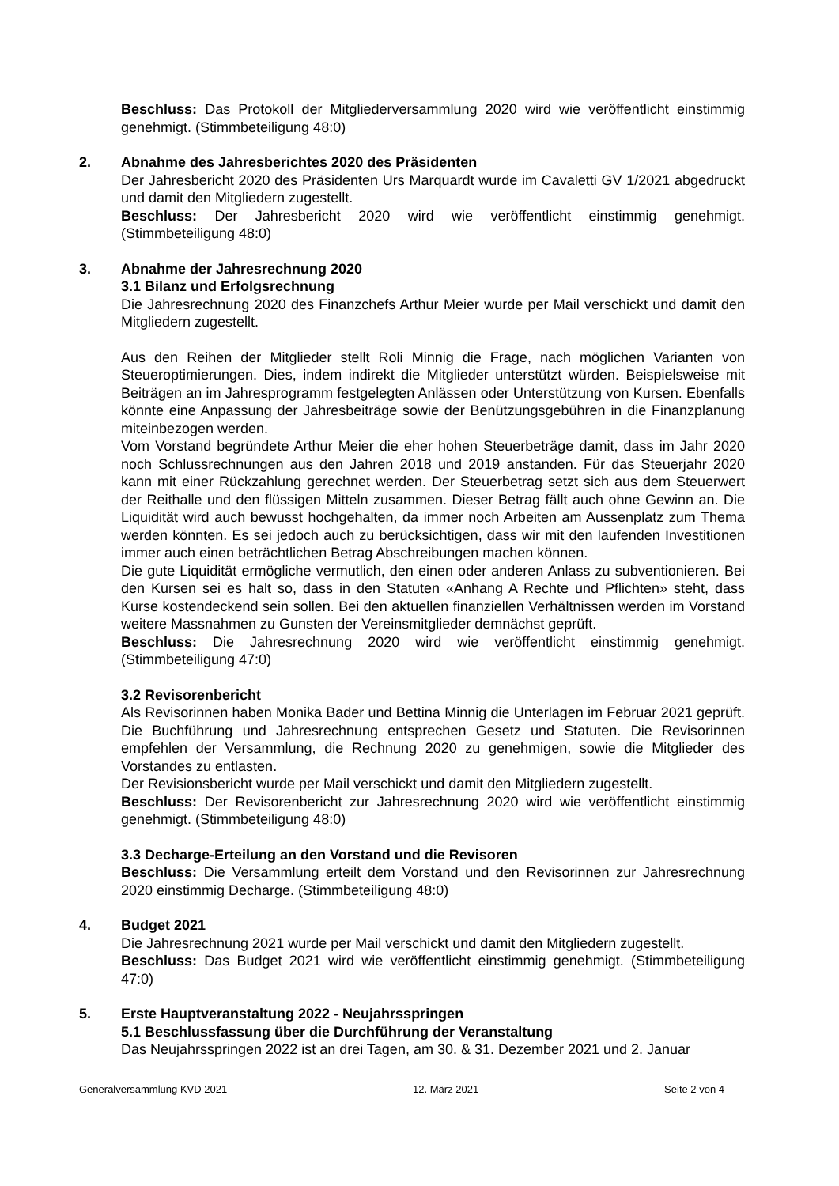Beschluss: Das Protokoll der Mitgliederversammlung 2020 wird wie veröffentlicht einstimmig genehmigt. (Stimmbeteiligung 48:0)
2. Abnahme des Jahresberichtes 2020 des Präsidenten
Der Jahresbericht 2020 des Präsidenten Urs Marquardt wurde im Cavaletti GV 1/2021 abgedruckt und damit den Mitgliedern zugestellt.
Beschluss: Der Jahresbericht 2020 wird wie veröffentlicht einstimmig genehmigt. (Stimmbeteiligung 48:0)
3. Abnahme der Jahresrechnung 2020
3.1 Bilanz und Erfolgsrechnung
Die Jahresrechnung 2020 des Finanzchefs Arthur Meier wurde per Mail verschickt und damit den Mitgliedern zugestellt.
Aus den Reihen der Mitglieder stellt Roli Minnig die Frage, nach möglichen Varianten von Steueroptimierungen. Dies, indem indirekt die Mitglieder unterstützt würden. Beispielsweise mit Beiträgen an im Jahresprogramm festgelegten Anlässen oder Unterstützung von Kursen. Ebenfalls könnte eine Anpassung der Jahresbeiträge sowie der Benützungsgebühren in die Finanzplanung miteinbezogen werden.
Vom Vorstand begründete Arthur Meier die eher hohen Steuerbeträge damit, dass im Jahr 2020 noch Schlussrechnungen aus den Jahren 2018 und 2019 anstanden. Für das Steuerjahr 2020 kann mit einer Rückzahlung gerechnet werden. Der Steuerbetrag setzt sich aus dem Steuerwert der Reithalle und den flüssigen Mitteln zusammen. Dieser Betrag fällt auch ohne Gewinn an. Die Liquidität wird auch bewusst hochgehalten, da immer noch Arbeiten am Aussenplatz zum Thema werden könnten. Es sei jedoch auch zu berücksichtigen, dass wir mit den laufenden Investitionen immer auch einen beträchtlichen Betrag Abschreibungen machen können.
Die gute Liquidität ermögliche vermutlich, den einen oder anderen Anlass zu subventionieren. Bei den Kursen sei es halt so, dass in den Statuten «Anhang A Rechte und Pflichten» steht, dass Kurse kostendeckend sein sollen. Bei den aktuellen finanziellen Verhältnissen werden im Vorstand weitere Massnahmen zu Gunsten der Vereinsmitglieder demnächst geprüft.
Beschluss: Die Jahresrechnung 2020 wird wie veröffentlicht einstimmig genehmigt. (Stimmbeteiligung 47:0)
3.2 Revisorenbericht
Als Revisorinnen haben Monika Bader und Bettina Minnig die Unterlagen im Februar 2021 geprüft. Die Buchführung und Jahresrechnung entsprechen Gesetz und Statuten. Die Revisorinnen empfehlen der Versammlung, die Rechnung 2020 zu genehmigen, sowie die Mitglieder des Vorstandes zu entlasten.
Der Revisionsbericht wurde per Mail verschickt und damit den Mitgliedern zugestellt.
Beschluss: Der Revisorenbericht zur Jahresrechnung 2020 wird wie veröffentlicht einstimmig genehmigt. (Stimmbeteiligung 48:0)
3.3 Decharge-Erteilung an den Vorstand und die Revisoren
Beschluss: Die Versammlung erteilt dem Vorstand und den Revisorinnen zur Jahresrechnung 2020 einstimmig Decharge. (Stimmbeteiligung 48:0)
4. Budget 2021
Die Jahresrechnung 2021 wurde per Mail verschickt und damit den Mitgliedern zugestellt.
Beschluss: Das Budget 2021 wird wie veröffentlicht einstimmig genehmigt. (Stimmbeteiligung 47:0)
5. Erste Hauptveranstaltung 2022 - Neujahrsspringen
5.1 Beschlussfassung über die Durchführung der Veranstaltung
Das Neujahrsspringen 2022 ist an drei Tagen, am 30. & 31. Dezember 2021 und 2. Januar
Generalversammlung KVD 2021 12. März 2021 Seite 2 von 4